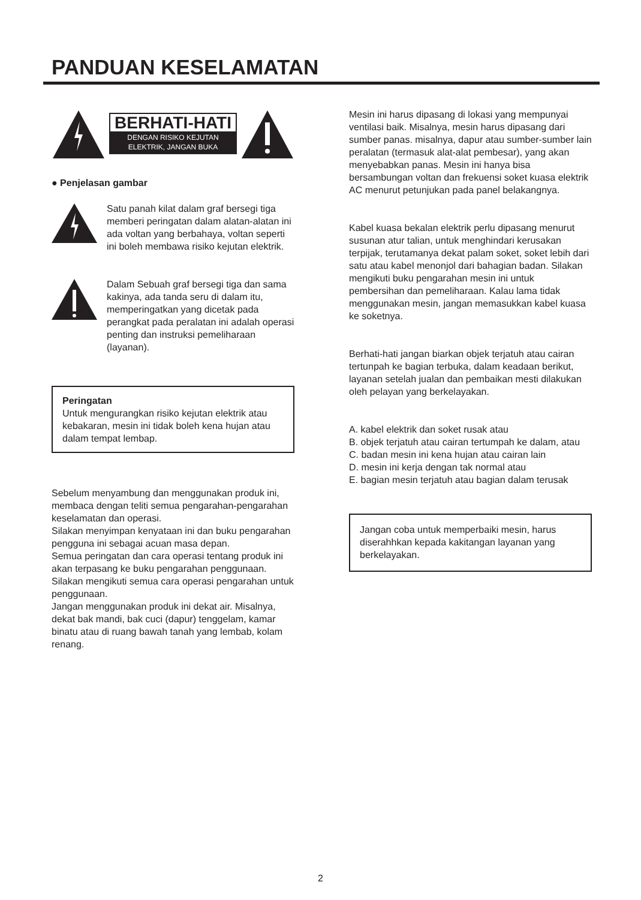PANDUAN KESELAMATAN
BERHATI-HATI
DENGAN RISIKO KEJUTAN
ELEKTRIK, JANGAN BUKA
● Penjelasan gambar
Satu panah kilat dalam graf bersegi tiga memberi peringatan dalam alatan-alatan ini ada voltan yang berbahaya, voltan seperti ini boleh membawa risiko kejutan elektrik.
Dalam Sebuah graf bersegi tiga dan sama kakinya, ada tanda seru di dalam itu, memperingatkan yang dicetak pada perangkat pada peralatan ini adalah operasi penting dan instruksi pemeliharaan (layanan).
Peringatan
Untuk mengurangkan risiko kejutan elektrik atau kebakaran, mesin ini tidak boleh kena hujan atau dalam tempat lembap.
Sebelum menyambung dan menggunakan produk ini, membaca dengan teliti semua pengarahan-pengarahan keselamatan dan operasi.
Silakan menyimpan kenyataan ini dan buku pengarahan pengguna ini sebagai acuan masa depan.
Semua peringatan dan cara operasi tentang produk ini akan terpasang ke buku pengarahan penggunaan.
Silakan mengikuti semua cara operasi pengarahan untuk penggunaan.
Jangan menggunakan produk ini dekat air. Misalnya, dekat bak mandi, bak cuci (dapur) tenggelam, kamar binatu atau di ruang bawah tanah yang lembab, kolam renang.
Mesin ini harus dipasang di lokasi yang mempunyai ventilasi baik. Misalnya, mesin harus dipasang dari sumber panas. misalnya, dapur atau sumber-sumber lain peralatan (termasuk alat-alat pembesar), yang akan menyebabkan panas. Mesin ini hanya bisa bersambungan voltan dan frekuensi soket kuasa elektrik AC menurut petunjukan pada panel belakangnya.
Kabel kuasa bekalan elektrik perlu dipasang menurut susunan atur talian, untuk menghindari kerusakan terpijak, terutamanya dekat palam soket, soket lebih dari satu atau kabel menonjol dari bahagian badan. Silakan mengikuti buku pengarahan mesin ini untuk pembersihan dan pemeliharaan. Kalau lama tidak menggunakan mesin, jangan memasukkan kabel kuasa ke soketnya.
Berhati-hati jangan biarkan objek terjatuh atau cairan tertunpah ke bagian terbuka, dalam keadaan berikut, layanan setelah jualan dan pembaikan mesti dilakukan oleh pelayan yang berkelayakan.
A. kabel elektrik dan soket rusak atau
B. objek terjatuh atau cairan tertumpah ke dalam, atau
C. badan mesin ini kena hujan atau cairan lain
D. mesin ini kerja dengan tak normal atau
E. bagian mesin terjatuh atau bagian dalam terusak
Jangan coba untuk memperbaiki mesin, harus diserahhkan kepada kakitangan layanan yang berkelayakan.
2